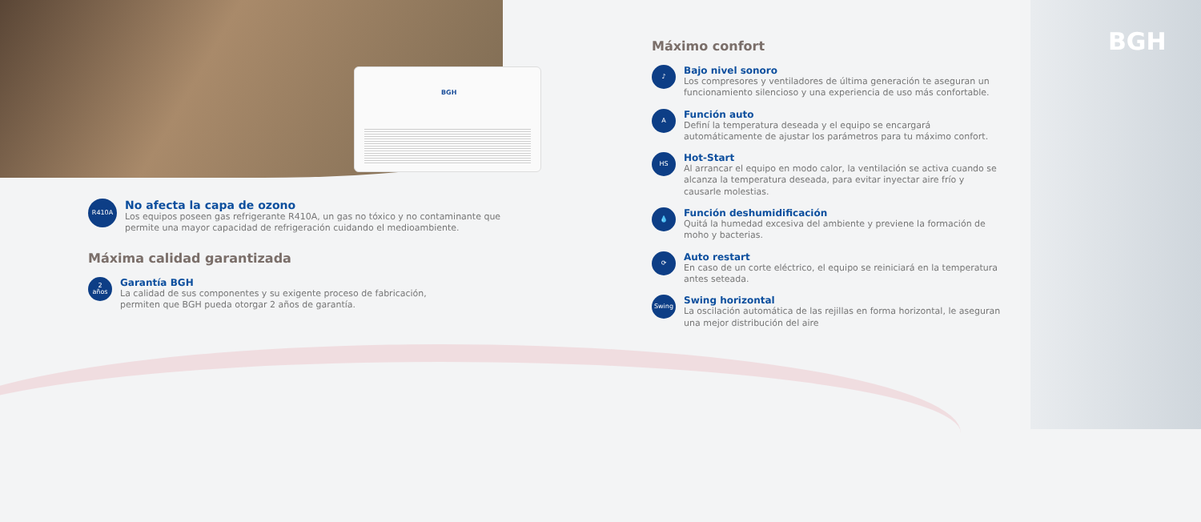BGH
BGH
R410A
No afecta la capa de ozono
Los equipos poseen gas refrigerante R410A, un gas no tóxico y no contaminante que permite una mayor capacidad de refrigeración cuidando el medioambiente.
Máxima calidad garantizada
2
años
Garantía BGH
La calidad de sus componentes y su exigente proceso de fabricación,
permiten que BGH pueda otorgar 2 años de garantía.
Máximo confort
♪
Bajo nivel sonoro
Los compresores y ventiladores de última generación te aseguran un funcionamiento silencioso y una experiencia de uso más confortable.
A
Función auto
Definí la temperatura deseada y el equipo se encargará automáticamente de ajustar los parámetros para tu máximo confort.
HS
Hot-Start
Al arrancar el equipo en modo calor, la ventilación se activa cuando se alcanza la temperatura deseada, para evitar inyectar aire frío y causarle molestias.
💧
Función deshumidificación
Quitá la humedad excesiva del ambiente y previene la formación de moho y bacterias.
⟳
Auto restart
En caso de un corte eléctrico, el equipo se reiniciará en la temperatura antes seteada.
Swing
Swing horizontal
La oscilación automática de las rejillas en forma horizontal, le aseguran una mejor distribución del aire